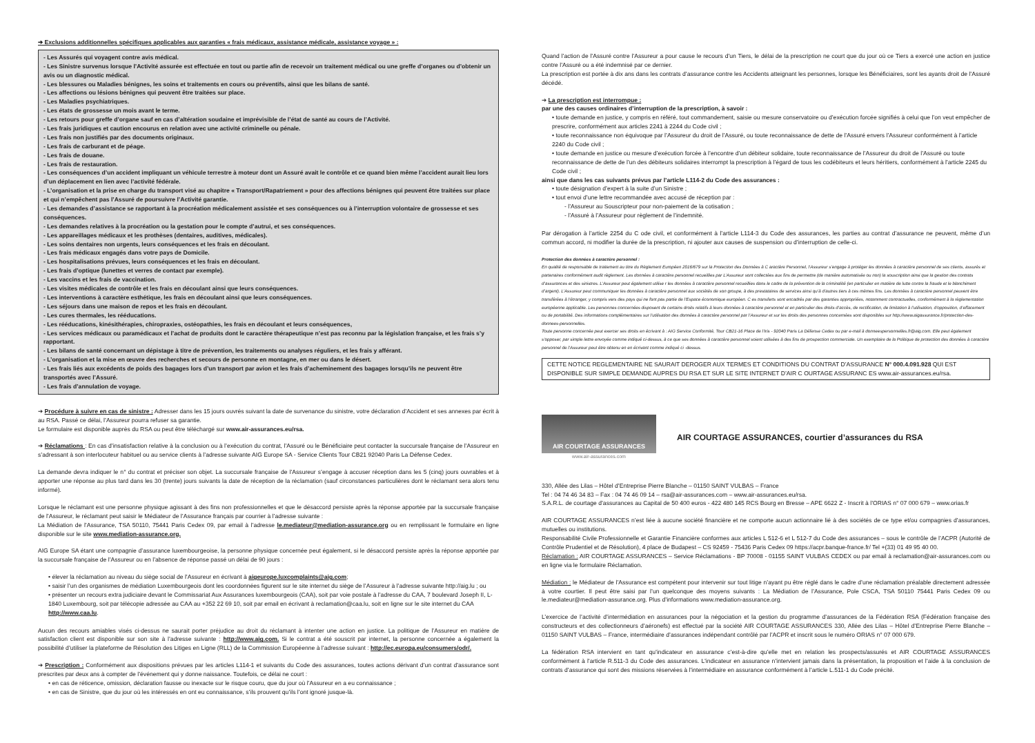➔ Exclusions additionnelles spécifiques applicables aux garanties « frais médicaux, assistance médicale, assistance voyage » :
- Les Assurés qui voyagent contre avis médical.
- Les Sinistre survenus lorsque l’Activité assurée est effectuée en tout ou partie afin de recevoir un traitement médical ou une greffe d’organes ou d’obtenir un avis ou un diagnostic médical.
- Les blessures ou Maladies bénignes, les soins et traitements en cours ou préventifs, ainsi que les bilans de santé.
- Les affections ou lésions bénignes qui peuvent être traitées sur place.
- Les Maladies psychiatriques.
- Les états de grossesse un mois avant le terme.
- Les retours pour greffe d’organe sauf en cas d’altération soudaine et imprévisible de l’état de santé au cours de l’Activité.
- Les frais juridiques et caution encourus en relation avec une activité criminelle ou pénale.
- Les frais non justifiés par des documents originaux.
- Les frais de carburant et de péage.
- Les frais de douane.
- Les frais de restauration.
- Les conséquences d’un accident impliquant un véhicule terrestre à moteur dont un Assuré avait le contrôle et ce quand bien même l’accident aurait lieu lors d’un déplacement en lien avec l’activité fédérale.
- L’organisation et la prise en charge du transport visé au chapitre « Transport/Rapatriement » pour des affections bénignes qui peuvent être traitées sur place et qui n’empêchent pas l’Assuré de poursuivre l’Activité garantie.
- Les demandes d’assistance se rapportant à la procréation médicalement assistée et ses conséquences ou à l’interruption volontaire de grossesse et ses conséquences.
- Les demandes relatives à la procréation ou la gestation pour le compte d’autrui, et ses conséquences.
- Les appareillages médicaux et les prothèses (dentaires, auditives, médicales).
- Les soins dentaires non urgents, leurs conséquences et les frais en découlant.
- Les frais médicaux engagés dans votre pays de Domicile.
- Les hospitalisations prévues, leurs conséquences et les frais en découlant.
- Les frais d’optique (lunettes et verres de contact par exemple).
- Les vaccins et les frais de vaccination.
- Les visites médicales de contrôle et les frais en découlant ainsi que leurs conséquences.
- Les interventions à caractère esthétique, les frais en découlant ainsi que leurs conséquences.
- Les séjours dans une maison de repos et les frais en découlant.
- Les cures thermales, les rééducations.
- Les rééducations, kinésithérapies, chiropraxies, ostéopathies, les frais en découlant et leurs conséquences,
- Les services médicaux ou paramédicaux et l’achat de produits dont le caractère thérapeutique n’est pas reconnu par la législation française, et les frais s’y rapportant.
- Les bilans de santé concernant un dépistage à titre de prévention, les traitements ou analyses réguliers, et les frais y afférant.
- L’organisation et la mise en œuvre des recherches et secours de personne en montagne, en mer ou dans le désert.
- Les frais liés aux excédents de poids des bagages lors d’un transport par avion et les frais d’acheminement des bagages lorsqu’ils ne peuvent être transportés avec l’Assuré.
- Les frais d’annulation de voyage.
➔ Procédure à suivre en cas de sinistre : Adresser dans les 15 jours ouvrés suivant la date de survenance du sinistre, votre déclaration d’Accident et ses annexes par écrit à au RSA. Passé ce délai, l’Assureur pourra refuser sa garantie.
Le formulaire est disponible auprès du RSA ou peut être téléchargé sur www.air-assurances.eu/rsa.
➔ Réclamations : En cas d’insatisfaction relative à la conclusion ou à l’exécution du contrat, l’Assuré ou le Bénéficiaire peut contacter la succursale française de l’Assureur en s’adressant à son interlocuteur habituel ou au service clients à l’adresse suivante AIG Europe SA - Service Clients Tour CB21 92040 Paris La Défense Cedex.
La demande devra indiquer le n° du contrat et préciser son objet. La succursale française de l’Assureur s’engage à accuser réception dans les 5 (cinq) jours ouvrables et à apporter une réponse au plus tard dans les 30 (trente) jours suivants la date de réception de la réclamation (sauf circonstances particulières dont le réclamant sera alors tenu informé).
Lorsque le réclamant est une personne physique agissant à des fins non professionnelles et que le désaccord persiste après la réponse apportée par la succursale française de l’Assureur, le réclamant peut saisir le Médiateur de l’Assurance français par courrier à l’adresse suivante :
La Médiation de l’Assurance, TSA 50110, 75441 Paris Cedex 09, par email à l’adresse le.mediateur@mediation-assurance.org ou en remplissant le formulaire en ligne disponible sur le site www.mediation-assurance.org.
AIG Europe SA étant une compagnie d’assurance luxembourgeoise, la personne physique concernée peut également, si le désaccord persiste après la réponse apportée par la succursale française de l’Assureur ou en l’absence de réponse passé un délai de 90 jours :
• élever la réclamation au niveau du siège social de l’Assureur en écrivant à aigeurope.luxcomplaints@aig.com;
• saisir l’un des organismes de médiation Luxembourgeois dont les coordonnées figurent sur le site internet du siège de l’Assureur à l’adresse suivante http://aig.lu ; ou
• présenter un recours extra judiciaire devant le Commissariat Aux Assurances luxembourgeois (CAA), soit par voie postale à l’adresse du CAA, 7 boulevard Joseph II, L-1840 Luxembourg, soit par télécopie adressée au CAA au +352 22 69 10, soit par email en écrivant à reclamation@caa.lu, soit en ligne sur le site internet du CAA http://www.caa.lu.
Aucun des recours amiables visés ci-dessus ne saurait porter préjudice au droit du réclamant à intenter une action en justice. La politique de l’Assureur en matière de satisfaction client est disponible sur son site à l’adresse suivante : http://www.aig.com. Si le contrat a été souscrit par internet, la personne concernée a également la possibilité d’utiliser la plateforme de Résolution des Litiges en Ligne (RLL) de la Commission Européenne à l’adresse suivant : http://ec.europa.eu/consumers/odr/.
➔ Prescription : Conformément aux dispositions prévues par les articles L114-1 et suivants du Code des assurances, toutes actions dérivant d’un contrat d’assurance sont prescrites par deux ans à compter de l’événement qui y donne naissance. Toutefois, ce délai ne court :
• en cas de réticence, omission, déclaration fausse ou inexacte sur le risque couru, que du jour où l’Assureur en a eu connaissance ;
• en cas de Sinistre, que du jour où les intéressés en ont eu connaissance, s’ils prouvent qu’ils l’ont ignoré jusque-là.
Quand l’action de l’Assuré contre l’Assureur a pour cause le recours d’un Tiers, le délai de la prescription ne court que du jour où ce Tiers a exercé une action en justice contre l’Assuré ou a été indemnisé par ce dernier.
La prescription est portée à dix ans dans les contrats d’assurance contre les Accidents atteignant les personnes, lorsque les Bénéficiaires, sont les ayants droit de l’Assuré décédé.
➔ La prescription est interrompue :
par une des causes ordinaires d’interruption de la prescription, à savoir :
• toute demande en justice, y compris en référé, tout commandement, saisie ou mesure conservatoire ou d’exécution forcée signifiés à celui que l’on veut empêcher de prescrire, conformément aux articles 2241 à 2244 du Code civil ;
• toute reconnaissance non équivoque par l’Assureur du droit de l’Assuré, ou toute reconnaissance de dette de l’Assuré envers l’Assureur conformément à l’article 2240 du Code civil ;
• toute demande en justice ou mesure d’exécution forcée à l’encontre d’un débiteur solidaire, toute reconnaissance de l’Assureur du droit de l’Assuré ou toute reconnaissance de dette de l’un des débiteurs solidaires interrompt la prescription à l’égard de tous les codébiteurs et leurs héritiers, conformément à l’article 2245 du Code civil ;
ainsi que dans les cas suivants prévus par l’article L114-2 du Code des assurances :
• toute désignation d’expert à la suite d’un Sinistre ;
• tout envoi d’une lettre recommandée avec accusé de réception par :
- l’Assureur au Souscripteur pour non-paiement de la cotisation ;
- l’Assuré à l’Assureur pour règlement de l’indemnité.
Par dérogation à l’article 2254 du C ode civil, et conformément à l’article L114-3 du Code des assurances, les parties au contrat d’assurance ne peuvent, même d’un commun accord, ni modifier la durée de la prescription, ni ajouter aux causes de suspension ou d’interruption de celle-ci.
Protection des données à caractère personnel :
En qualité de responsable de traitement au titre du Règlement Européen 2016/679 sur la Protection des Données à C aractère Personnel, l’Assureur s’engage à protéger les données à caractère personnel de ses clients, assurés et partenaires conformément audit règlement. Les données à caractère personnel recueillies par L’Assureur sont collectées aux fins de permettre (de manière automatisée ou non) la souscription ainsi que la gestion des contrats d’assurances et des sinistres. L’Assureur peut également utilise r les données à caractère personnel recueillies dans le cadre de la prévention de la criminalité (en particulier en matière de lutte contre la fraude et le blanchiment d’argent). L’Assureur peut communiquer les données à caractère personnel aux sociétés de son groupe, à des prestataires de services ainsi qu’à d’autres tiers à ces mêmes fins. Les données à caractère personnel peuvent être transférées à l’étranger, y compris vers des pays qui ne font pas partie de l’Espace économique européen. C es transferts sont encadrés par des garanties appropriées, notamment contractuelles, conformément à la règlementation européenne applicable. Les personnes concernées disposent de certains droits relatifs à leurs données à caractère personnel et en particulier des droits d’accès, de rectification, de limitation à l’utilisation, d’opposition, d’effacement ou de portabilité. Des informations complémentaires sur l’utilisation des données à caractère personnel par l’Assureur et sur les droits des personnes concernées sont disponibles sur http://www.aigassurance.fr/protection-des-donnees-personnelles.
Toute personne concernée peut exercer ses droits en écrivant à : AIG Service Conformité, Tour CB21-16 Place de l’Iris - 92040 Paris La Défense Cedex ou par e-mail à donneespersonnelles.fr@aig.com. Elle peut également s’opposer, par simple lettre envoyée comme indiqué ci-dessus, à ce que ses données à caractère personnel soient utilisées à des fins de prospection commerciale. Un exemplaire de la Politique de protection des données à caractère personnel de l’Assureur peut être obtenu en en écrivant comme indiqué ci -dessus.
CETTE NOTICE REGLEMENTAIRE NE SAURAIT DEROGER AUX TERMES ET CONDITIONS DU CONTRAT D’ASSURANCE N° 000.4.091.928 QUI EST DISPONIBLE SUR SIMPLE DEMANDE AUPRES DU RSA ET SUR LE SITE INTERNET D’AIR C OURTAGE ASSURANC ES www.air-assurances.eu/rsa.
AIR COURTAGE ASSURANCES
www.air-assurances.com
AIR COURTAGE ASSURANCES, courtier d’assurances du RSA
330, Allée des Lilas – Hôtel d’Entreprise Pierre Blanche – 01150 SAINT VULBAS – France
Tel : 04 74 46 34 83 – Fax : 04 74 46 09 14 – rsa@air-assurances.com – www.air-assurances.eu/rsa.
S.A.R.L. de courtage d’assurances au Capital de 50 400 euros - 422 480 145 RCS Bourg en Bresse – APE 6622 Z - Inscrit à l’ORIAS n° 07 000 679 – www.orias.fr
AIR COURTAGE ASSURANCES n’est liée à aucune société financière et ne comporte aucun actionnaire lié à des sociétés de ce type et/ou compagnies d’assurances, mutuelles ou institutions.
Responsabilité Civile Professionnelle et Garantie Financière conformes aux articles L 512-6 et L 512-7 du Code des assurances – sous le contrôle de l’ACPR (Autorité de Contrôle Prudentiel et de Résolution), 4 place de Budapest – CS 92459 - 75436 Paris Cedex 09 https://acpr.banque-france.fr/ Tel +(33) 01 49 95 40 00.
Réclamation : AIR COURTAGE ASSURANCES – Service Réclamations - BP 70008 - 01155 SAINT VULBAS CEDEX ou par email à reclamation@air-assurances.com ou en ligne via le formulaire Réclamation.
Médiation : le Médiateur de l’Assurance est compétent pour intervenir sur tout litige n’ayant pu être réglé dans le cadre d’une réclamation préalable directement adressée à votre courtier. Il peut être saisi par l’un quelconque des moyens suivants : La Médiation de l’Assurance, Pole CSCA, TSA 50110 75441 Paris Cedex 09 ou le.mediateur@mediation-assurance.org. Plus d’informations www.mediation-assurance.org.
L’exercice de l’activité d’intermédiation en assurances pour la négociation et la gestion du programme d’assurances de la Fédération RSA (Fédération française des constructeurs et des collectionneurs d’aéronefs) est effectué par la société AIR COURTAGE ASSURANCES 330, Allée des Lilas – Hôtel d’Entreprise Pierre Blanche – 01150 SAINT VULBAS – France, intermédiaire d’assurances indépendant contrôlé par l’ACPR et inscrit sous le numéro ORIAS n° 07 000 679.
La fédération RSA intervient en tant qu’indicateur en assurance c’est-à-dire qu’elle met en relation les prospects/assurés et AIR COURTAGE ASSURANCES conformément à l’article R.511-3 du Code des assurances. L’indicateur en assurance n’intervient jamais dans la présentation, la proposition et l’aide à la conclusion de contrats d’assurance qui sont des missions réservées à l’intermédiaire en assurance conformément à l’article L.511-1 du Code précité.